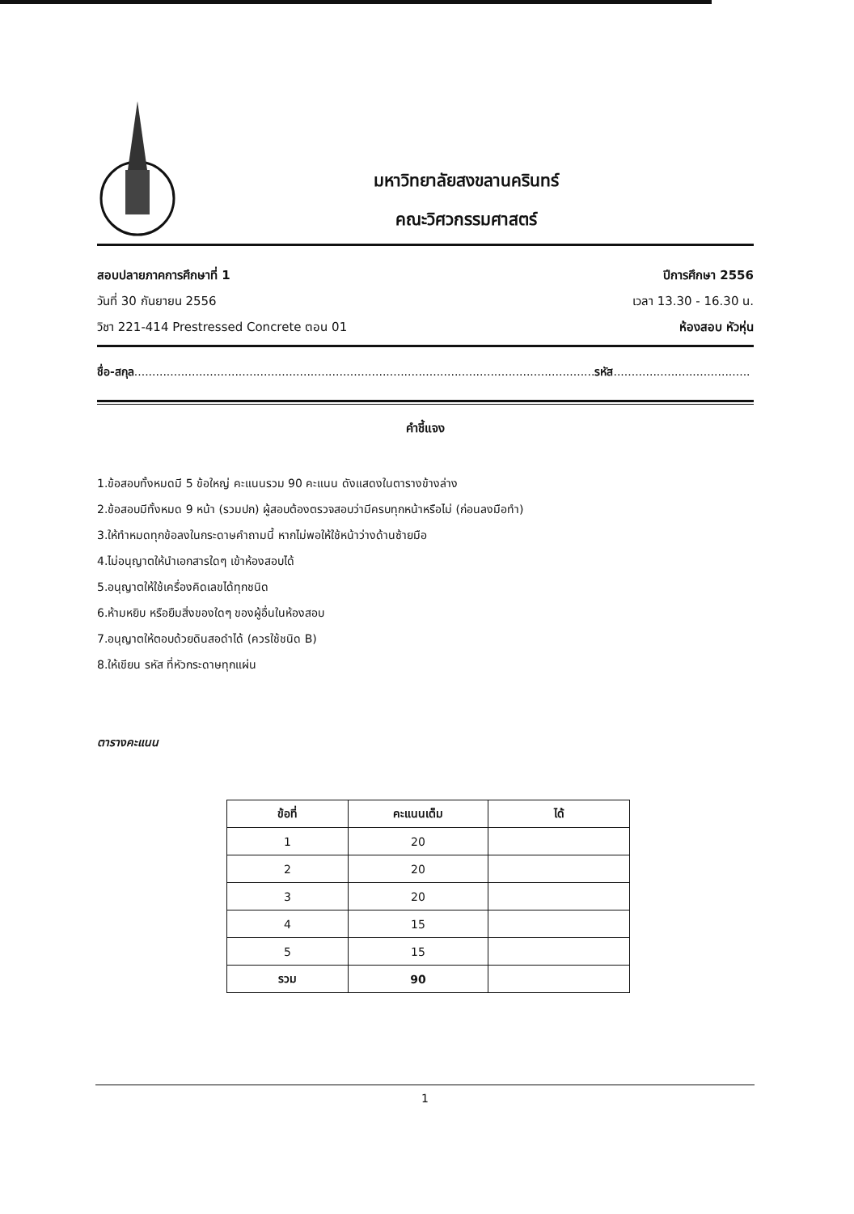มหาวิทยาลัยสงขลานครินทร์
คณะวิศวกรรมศาสตร์
สอบปลายภาคการศึกษาที่ 1 ปีการศึกษา 2556
วันที่ 30 กันยายน 2556 เวลา 13.30 - 16.30 น.
วิชา 221-414 Prestressed Concrete ตอน 01 ห้องสอบ หัวหุ่น
ชื่อ-สกุล................................................................................................................................รหัส......................................
คำชี้แจง
1.ข้อสอบทั้งหมดมี 5 ข้อใหญ่ คะแนนรวม 90 คะแนน ดังแสดงในตารางข้างล่าง
2.ข้อสอบมีทั้งหมด 9 หน้า (รวมปก) ผู้สอบต้องตรวจสอบว่ามีครบทุกหน้าหรือไม่ (ก่อนลงมือทำ)
3.ให้ทำหมดทุกข้อลงในกระดาษคำถามนี้ หากไม่พอให้ใช้หน้าว่างด้านซ้ายมือ
4.ไม่อนุญาตให้นำเอกสารใดๆ เข้าห้องสอบได้
5.อนุญาตให้ใช้เครื่องคิดเลขได้ทุกชนิด
6.ห้ามหยิบ หรือยืมสิ่งของใดๆ ของผู้อื่นในห้องสอบ
7.อนุญาตให้ตอบด้วยดินสอดำได้ (ควรใช้ชนิด B)
8.ให้เขียน รหัส ที่หัวกระดาษทุกแผ่น
ตารางคะแนน
| ข้อที่ | คะแนนเต็ม | ได้ |
| --- | --- | --- |
| 1 | 20 | |
| 2 | 20 | |
| 3 | 20 | |
| 4 | 15 | |
| 5 | 15 | |
| รวม | 90 | |
1